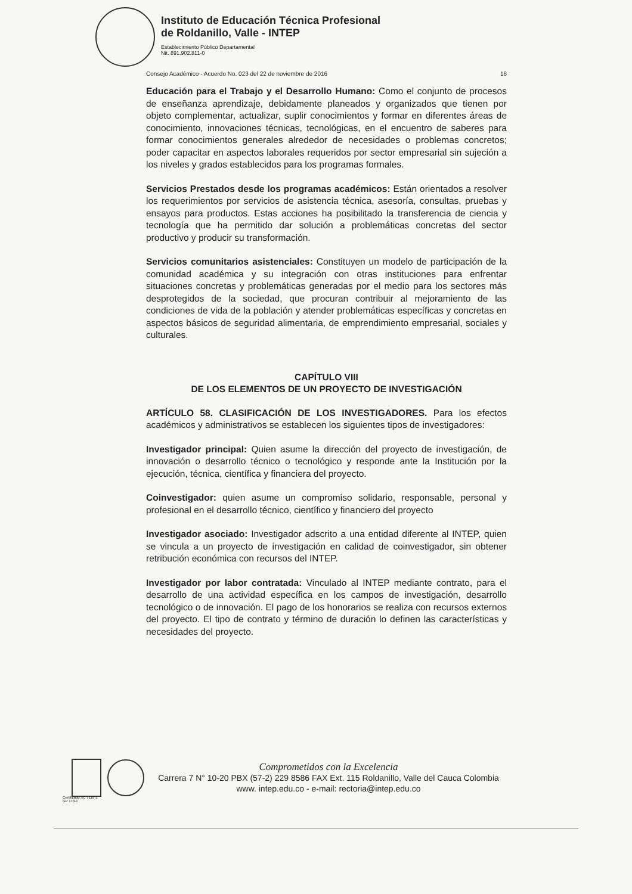Instituto de Educación Técnica Profesional
de Roldanillo, Valle - INTEP
Establecimiento Público Departamental
Nit. 891.902.811-0
Consejo Académico - Acuerdo No. 023 del 22 de noviembre de 2016 16
Educación para el Trabajo y el Desarrollo Humano: Como el conjunto de procesos de enseñanza aprendizaje, debidamente planeados y organizados que tienen por objeto complementar, actualizar, suplir conocimientos y formar en diferentes áreas de conocimiento, innovaciones técnicas, tecnológicas, en el encuentro de saberes para formar conocimientos generales alrededor de necesidades o problemas concretos; poder capacitar en aspectos laborales requeridos por sector empresarial sin sujeción a los niveles y grados establecidos para los programas formales.
Servicios Prestados desde los programas académicos: Están orientados a resolver los requerimientos por servicios de asistencia técnica, asesoría, consultas, pruebas y ensayos para productos. Estas acciones ha posibilitado la transferencia de ciencia y tecnología que ha permitido dar solución a problemáticas concretas del sector productivo y producir su transformación.
Servicios comunitarios asistenciales: Constituyen un modelo de participación de la comunidad académica y su integración con otras instituciones para enfrentar situaciones concretas y problemáticas generadas por el medio para los sectores más desprotegidos de la sociedad, que procuran contribuir al mejoramiento de las condiciones de vida de la población y atender problemáticas específicas y concretas en aspectos básicos de seguridad alimentaria, de emprendimiento empresarial, sociales y culturales.
CAPÍTULO VIII
DE LOS ELEMENTOS DE UN PROYECTO DE INVESTIGACIÓN
ARTÍCULO 58. CLASIFICACIÓN DE LOS INVESTIGADORES. Para los efectos académicos y administrativos se establecen los siguientes tipos de investigadores:
Investigador principal: Quien asume la dirección del proyecto de investigación, de innovación o desarrollo técnico o tecnológico y responde ante la Institución por la ejecución, técnica, científica y financiera del proyecto.
Coinvestigador: quien asume un compromiso solidario, responsable, personal y profesional en el desarrollo técnico, científico y financiero del proyecto
Investigador asociado: Investigador adscrito a una entidad diferente al INTEP, quien se vincula a un proyecto de investigación en calidad de coinvestigador, sin obtener retribución económica con recursos del INTEP.
Investigador por labor contratada: Vinculado al INTEP mediante contrato, para el desarrollo de una actividad específica en los campos de investigación, desarrollo tecnológico o de innovación. El pago de los honorarios se realiza con recursos externos del proyecto. El tipo de contrato y término de duración lo definen las características y necesidades del proyecto.
Comprometidos con la Excelencia
Carrera 7 N° 10-20 PBX (57-2) 229 8586 FAX Ext. 115 Roldanillo, Valle del Cauca Colombia
www. intep.edu.co - e-mail: rectoria@intep.edu.co
Certificado SC 7118-1
GP 178-1